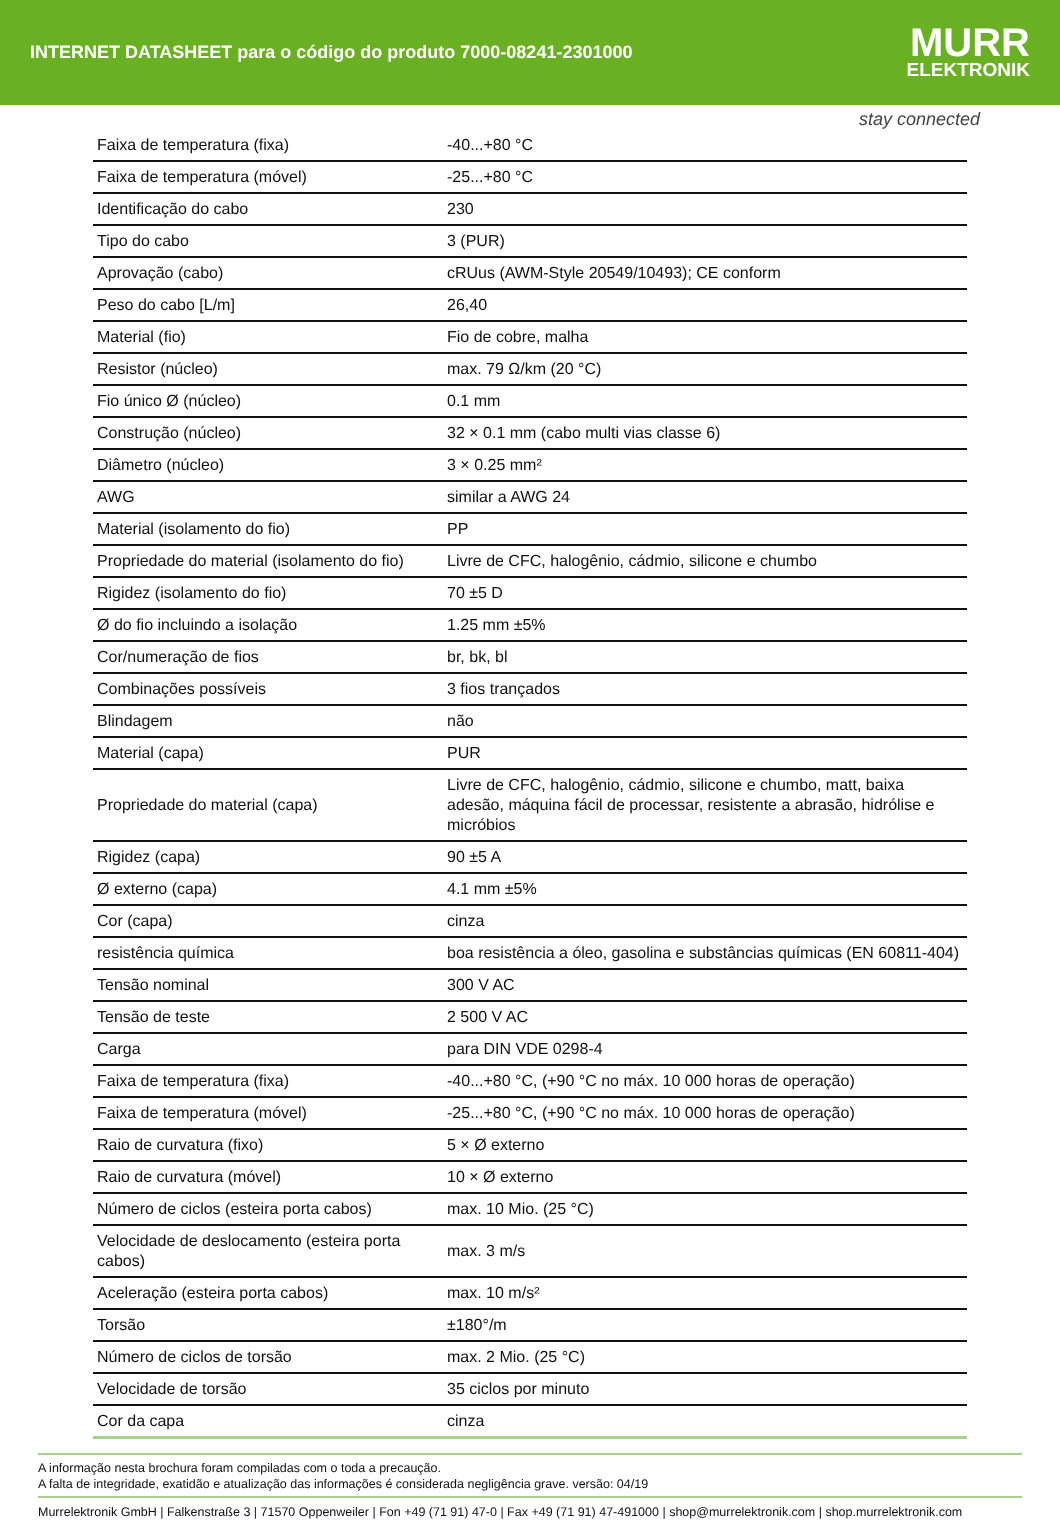INTERNET DATASHEET para o código do produto 7000-08241-2301000
MURR
ELEKTRONIK
stay connected
| Faixa de temperatura (fixa) | -40...+80 °C |
| Faixa de temperatura (móvel) | -25...+80 °C |
| Identificação do cabo | 230 |
| Tipo do cabo | 3 (PUR) |
| Aprovação (cabo) | cRUus (AWM-Style 20549/10493); CE conform |
| Peso do cabo [L/m] | 26,40 |
| Material (fio) | Fio de cobre, malha |
| Resistor (núcleo) | max. 79 Ω/km (20 °C) |
| Fio único Ø (núcleo) | 0.1 mm |
| Construção (núcleo) | 32 × 0.1 mm (cabo multi vias classe 6) |
| Diâmetro (núcleo) | 3 × 0.25 mm² |
| AWG | similar a AWG 24 |
| Material (isolamento do fio) | PP |
| Propriedade do material (isolamento do fio) | Livre de CFC, halogênio, cádmio, silicone e chumbo |
| Rigidez (isolamento do fio) | 70 ±5 D |
| Ø do fio incluindo a isolação | 1.25 mm ±5% |
| Cor/numeração de fios | br, bk, bl |
| Combinações possíveis | 3 fios trançados |
| Blindagem | não |
| Material (capa) | PUR |
| Propriedade do material (capa) | Livre de CFC, halogênio, cádmio, silicone e chumbo, matt, baixa adesão, máquina fácil de processar, resistente a abrasão, hidrólise e micróbios |
| Rigidez (capa) | 90 ±5 A |
| Ø externo (capa) | 4.1 mm ±5% |
| Cor (capa) | cinza |
| resistência química | boa resistência a óleo, gasolina e substâncias químicas (EN 60811-404) |
| Tensão nominal | 300 V AC |
| Tensão de teste | 2 500 V AC |
| Carga | para DIN VDE 0298-4 |
| Faixa de temperatura (fixa) | -40...+80 °C, (+90 °C no máx. 10 000 horas de operação) |
| Faixa de temperatura (móvel) | -25...+80 °C, (+90 °C no máx. 10 000 horas de operação) |
| Raio de curvatura (fixo) | 5 × Ø externo |
| Raio de curvatura (móvel) | 10 × Ø externo |
| Número de ciclos (esteira porta cabos) | max. 10 Mio. (25 °C) |
| Velocidade de deslocamento (esteira porta cabos) | max. 3 m/s |
| Aceleração (esteira porta cabos) | max. 10 m/s² |
| Torsão | ±180°/m |
| Número de ciclos de torsão | max. 2 Mio. (25 °C) |
| Velocidade de torsão | 35 ciclos por minuto |
| Cor da capa | cinza |
A informação nesta brochura foram compiladas com o toda a precaução.
A falta de integridade, exatidão e atualização das informações é considerada negligência grave. versão: 04/19
Murrelektronik GmbH | Falkenstraße 3 | 71570 Oppenweiler | Fon +49 (71 91) 47-0 | Fax +49 (71 91) 47-491000 | shop@murrelektronik.com | shop.murrelektronik.com